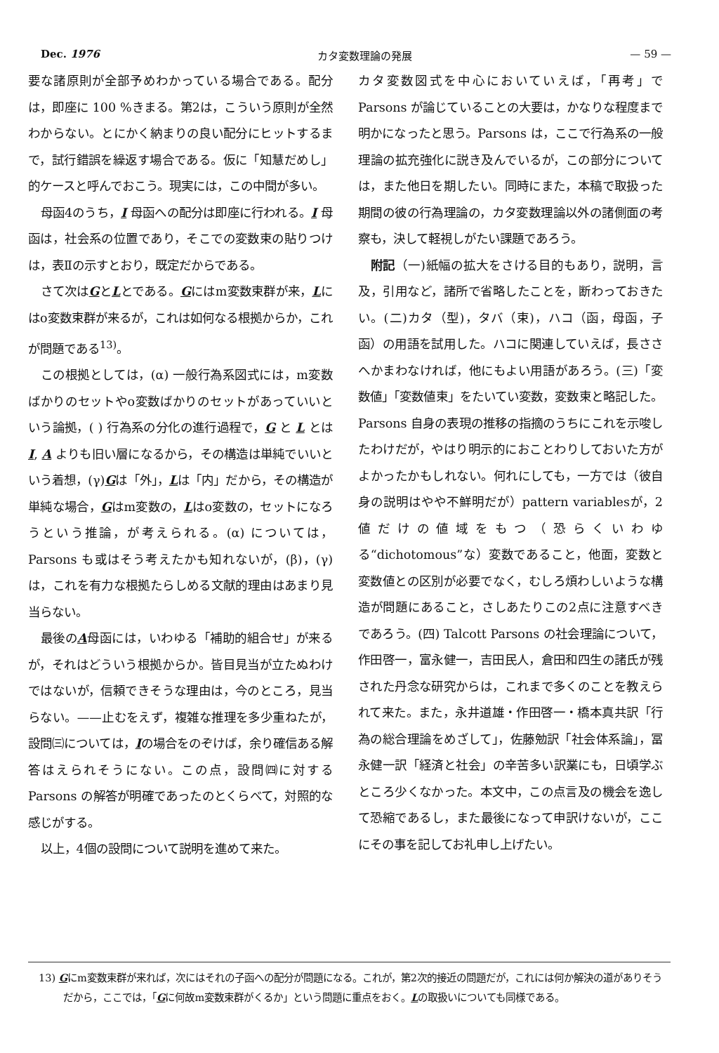Dec. 1976 カタ変数理論の発展 — 59 —
要な諸原則が全部予めわかっている場合である。配分は，即座に 100 %きまる。第2は，こういう原則が全然わからない。とにかく納まりの良い配分にヒットするまで，試行錯誤を繰返す場合である。仮に「知慧だめし」的ケースと呼んでおこう。現実には，この中間が多い。
母函4のうち，I 母函への配分は即座に行われる。I 母函は，社会系の位置であり，そこでの変数束の貼りつけは，表Ⅱの示すとおり，既定だからである。
さて次はGとLとである。Gにはm変数束群が来，Lにはo変数束群が来るが，これは如何なる根拠からか，これが問題である<sup>13)</sup>。
この根拠としては，(α) 一般行為系図式には，m変数ばかりのセットやo変数ばかりのセットがあっていいという論拠，( ) 行為系の分化の進行過程で，G と L とは I, A よりも旧い層になるから，その構造は単純でいいという着想，(γ)Gは「外」，Lは「内」だから，その構造が単純な場合，Gはm変数の，Lはo変数の，セットになろうという推論，が考えられる。(α) については，Parsons も或はそう考えたかも知れないが，(β)，(γ) は，これを有力な根拠たらしめる文献的理由はあまり見当らない。
最後のA母函には，いわゆる「補助的組合せ」が来るが，それはどういう根拠からか。皆目見当が立たぬわけではないが，信頼できそうな理由は，今のところ，見当らない。——止むをえず，複雑な推理を多少重ねたが，設問㈢については，Iの場合をのぞけば，余り確信ある解答はえられそうにない。この点，設問㈣に対する Parsons の解答が明確であったのとくらべて，対照的な感じがする。
以上，4個の設問について説明を進めて来た。
カタ変数図式を中心においていえば，「再考」で Parsons が論じていることの大要は，かなりな程度まで明かになったと思う。Parsons は，ここで行為系の一般理論の拡充強化に説き及んでいるが，この部分については，また他日を期したい。同時にまた，本稿で取扱った期間の彼の行為理論の，カタ変数理論以外の諸側面の考察も，決して軽視しがたい課題であろう。
附記（一)紙幅の拡大をさける目的もあり，説明，言及，引用など，諸所で省略したことを，断わっておきたい。(二)カタ（型)，タバ（束)，ハコ（函，母函，子函）の用語を試用した。ハコに関連していえば，長ささへかまわなければ，他にもよい用語があろう。(三)「変数値」「変数値束」をたいてい変数，変数束と略記した。Parsons 自身の表現の推移の指摘のうちにこれを示唆したわけだが，やはり明示的におことわりしておいた方がよかったかもしれない。何れにしても，一方では（彼自身の説明はやや不鮮明だが）pattern variablesが，2値だけの値域をもつ（恐らくいわゆる“dichotomous”な）変数であること，他面，変数と変数値との区別が必要でなく，むしろ煩わしいような構造が問題にあること，さしあたりこの2点に注意すべきであろう。(四) Talcott Parsons の社会理論について，作田啓一，富永健一，吉田民人，倉田和四生の諸氏が残された丹念な研究からは，これまで多くのことを教えられて来た。また，永井道雄・作田啓一・橋本真共訳「行為の総合理論をめざして」，佐藤勉訳「社会体系論」，冨永健一訳「経済と社会」の辛苦多い訳業にも，日頃学ぶところ少くなかった。本文中，この点言及の機会を逸して恐縮であるし，また最後になって申訳けないが，ここにその事を記してお礼申し上げたい。
13) Gにm変数束群が来れば，次にはそれの子函への配分が問題になる。これが，第2次的接近の問題だが，これには何か解決の道がありそうだから，ここでは，「Gに何故m変数束群がくるか」という問題に重点をおく。Lの取扱いについても同様である。